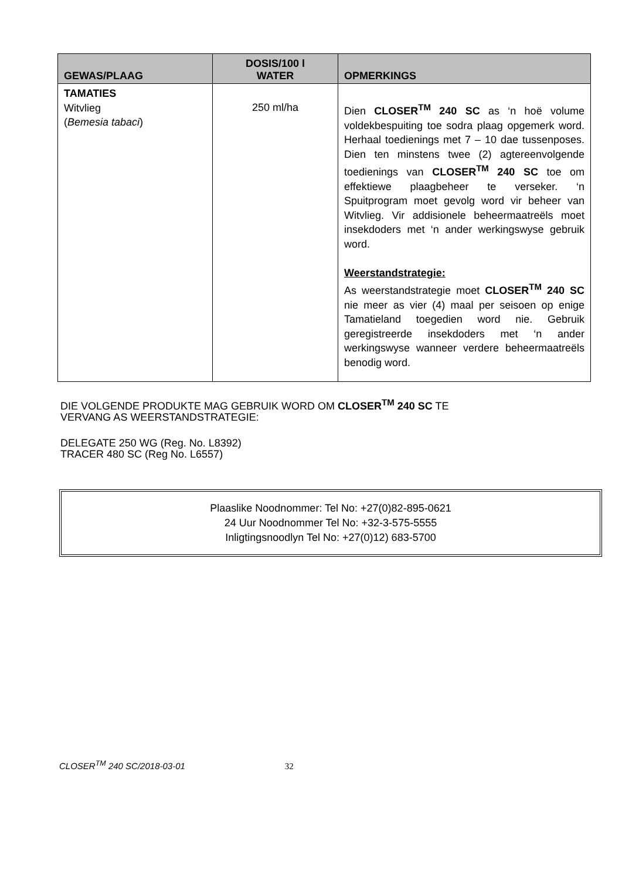| GEWAS/PLAAG | DOSIS/100 l WATER | OPMERKINGS |
| --- | --- | --- |
| TAMATIES Witvlieg ( Bemesia tabaci ) | 250 ml/ha | Dien CLOSER<sup>TM</sup> 240 SC as ‘n hoë volume voldekbespuiting toe sodra plaag opgemerk word. Herhaal toedienings met 7 – 10 dae tussenposes. Dien ten minstens twee (2) agtereenvolgende toedienings van CLOSER<sup>TM</sup> 240 SC toe om effektiewe plaagbeheer te verseker. ‘n Spuitprogram moet gevolg word vir beheer van Witvlieg. Vir addisionele beheermaatreëls moet insekdoders met ‘n ander werkingswyse gebruik word. Weerstandstrategie: As weerstandstrategie moet CLOSER<sup>TM</sup> 240 SC nie meer as vier (4) maal per seisoen op enige Tamatieland toegedien word nie. Gebruik geregistreerde insekdoders met ‘n ander werkingswyse wanneer verdere beheermaatreëls benodig word. |
DIE VOLGENDE PRODUKTE MAG GEBRUIK WORD OM CLOSER<sup>TM</sup> 240 SC TE
VERVANG AS WEERSTANDSTRATEGIE:
DELEGATE 250 WG (Reg. No. L8392)
TRACER 480 SC (Reg No. L6557)
Plaaslike Noodnommer: Tel No: +27(0)82-895-0621
24 Uur Noodnommer Tel No: +32-3-575-5555
Inligtingsnoodlyn Tel No: +27(0)12) 683-5700
CLOSER<sup>TM</sup> 240 SC/2018-03-01 32